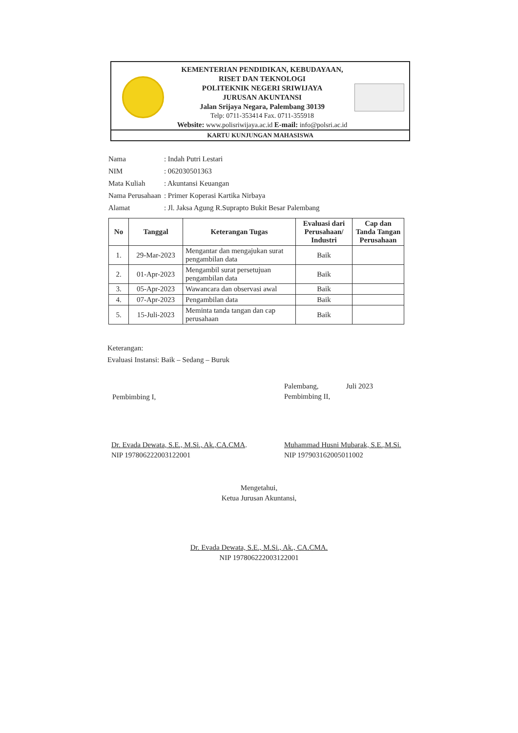KEMENTERIAN PENDIDIKAN, KEBUDAYAAN,
RISET DAN TEKNOLOGI
POLITEKNIK NEGERI SRIWIJAYA
JURUSAN AKUNTANSI
Jalan Srijaya Negara, Palembang 30139
Telp: 0711-353414 Fax. 0711-355918
Website: www.polisriwijaya.ac.id E-mail: info@polsri.ac.id
KARTU KUNJUNGAN MAHASISWA
| Nama | : Indah Putri Lestari |
| NIM | : 062030501363 |
| Mata Kuliah | : Akuntansi Keuangan |
| Nama Perusahaan | : Primer Koperasi Kartika Nirbaya |
| Alamat | : Jl. Jaksa Agung R.Suprapto Bukit Besar Palembang |
| No | Tanggal | Keterangan Tugas | Evaluasi dari Perusahaan/ Industri | Cap dan Tanda Tangan Perusahaan |
| --- | --- | --- | --- | --- |
| 1. | 29-Mar-2023 | Mengantar dan mengajukan surat pengambilan data | Baik | |
| 2. | 01-Apr-2023 | Mengambil surat persetujuan pengambilan data | Baik | |
| 3. | 05-Apr-2023 | Wawancara dan observasi awal | Baik | |
| 4. | 07-Apr-2023 | Pengambilan data | Baik | |
| 5. | 15-Juli-2023 | Meminta tanda tangan dan cap perusahaan | Baik | |
Keterangan:
Evaluasi Instansi: Baik – Sedang – Buruk
Pembimbing I,
Palembang, Juli 2023
Pembimbing II,
Dr. Evada Dewata, S.E., M.Si., Ak.,CA.CMA.
NIP 197806222003122001
Muhammad Husni Mubarak, S.E.,M.Si.
NIP 197903162005011002
Mengetahui,
Ketua Jurusan Akuntansi,
Dr. Evada Dewata, S.E., M.Si., Ak., CA.CMA.
NIP 197806222003122001